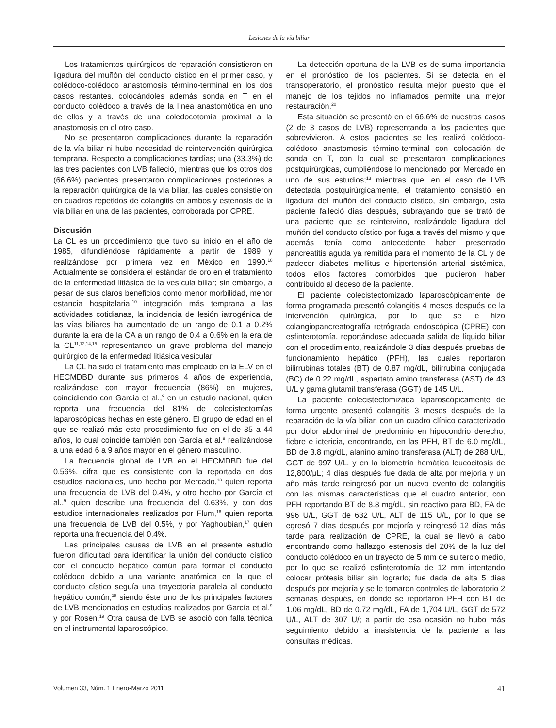Lesiones de la vía biliar
Los tratamientos quirúrgicos de reparación consistieron en ligadura del muñón del conducto cístico en el primer caso, y colédoco-colédoco anastomosis término-terminal en los dos casos restantes, colocándoles además sonda en T en el conducto colédoco a través de la línea anastomótica en uno de ellos y a través de una coledocotomía proximal a la anastomosis en el otro caso.
No se presentaron complicaciones durante la reparación de la vía biliar ni hubo necesidad de reintervención quirúrgica temprana. Respecto a complicaciones tardías; una (33.3%) de las tres pacientes con LVB falleció, mientras que los otros dos (66.6%) pacientes presentaron complicaciones posteriores a la reparación quirúrgica de la vía biliar, las cuales consistieron en cuadros repetidos de colangitis en ambos y estenosis de la vía biliar en una de las pacientes, corroborada por CPRE.
Discusión
La CL es un procedimiento que tuvo su inicio en el año de 1985, difundiéndose rápidamente a partir de 1989 y realizándose por primera vez en México en 1990.<sup>10</sup> Actualmente se considera el estándar de oro en el tratamiento de la enfermedad litiásica de la vesícula biliar; sin embargo, a pesar de sus claros beneficios como menor morbilidad, menor estancia hospitalaria,<sup>10</sup> integración más temprana a las actividades cotidianas, la incidencia de lesión iatrogénica de las vías biliares ha aumentado de un rango de 0.1 a 0.2% durante la era de la CA a un rango de 0.4 a 0.6% en la era de la CL<sup>11,12,14,15</sup> representando un grave problema del manejo quirúrgico de la enfermedad litiásica vesicular.
La CL ha sido el tratamiento más empleado en la ELV en el HECMDBD durante sus primeros 4 años de experiencia, realizándose con mayor frecuencia (86%) en mujeres, coincidiendo con García et al.,<sup>9</sup> en un estudio nacional, quien reporta una frecuencia del 81% de colecistectomías laparoscópicas hechas en este género. El grupo de edad en el que se realizó más este procedimiento fue en el de 35 a 44 años, lo cual coincide también con García et al.<sup>9</sup> realizándose a una edad 6 a 9 años mayor en el género masculino.
La frecuencia global de LVB en el HECMDBD fue del 0.56%, cifra que es consistente con la reportada en dos estudios nacionales, uno hecho por Mercado,<sup>13</sup> quien reporta una frecuencia de LVB del 0.4%, y otro hecho por García et al.,<sup>9</sup> quien describe una frecuencia del 0.63%, y con dos estudios internacionales realizados por Flum,<sup>16</sup> quien reporta una frecuencia de LVB del 0.5%, y por Yaghoubian,<sup>17</sup> quien reporta una frecuencia del 0.4%.
Las principales causas de LVB en el presente estudio fueron dificultad para identificar la unión del conducto cístico con el conducto hepático común para formar el conducto colédoco debido a una variante anatómica en la que el conducto cístico seguía una trayectoria paralela al conducto hepático común,<sup>18</sup> siendo éste uno de los principales factores de LVB mencionados en estudios realizados por García et al.<sup>9</sup> y por Rosen.<sup>19</sup> Otra causa de LVB se asoció con falla técnica en el instrumental laparoscópico.
La detección oportuna de la LVB es de suma importancia en el pronóstico de los pacientes. Si se detecta en el transoperatorio, el pronóstico resulta mejor puesto que el manejo de los tejidos no inflamados permite una mejor restauración.<sup>20</sup>
Esta situación se presentó en el 66.6% de nuestros casos (2 de 3 casos de LVB) representando a los pacientes que sobrevivieron. A estos pacientes se les realizó colédoco-colédoco anastomosis término-terminal con colocación de sonda en T, con lo cual se presentaron complicaciones postquirúrgicas, cumpliéndose lo mencionado por Mercado en uno de sus estudios;<sup>13</sup> mientras que, en el caso de LVB detectada postquirúrgicamente, el tratamiento consistió en ligadura del muñón del conducto cístico, sin embargo, esta paciente falleció días después, subrayando que se trató de una paciente que se reintervino, realizándole ligadura del muñón del conducto cístico por fuga a través del mismo y que además tenía como antecedente haber presentado pancreatitis aguda ya remitida para el momento de la CL y de padecer diabetes mellitus e hipertensión arterial sistémica, todos ellos factores comórbidos que pudieron haber contribuido al deceso de la paciente.
El paciente colecistectomizado laparoscópicamente de forma programada presentó colangitis 4 meses después de la intervención quirúrgica, por lo que se le hizo colangiopancreatografía retrógrada endoscópica (CPRE) con esfinterotomía, reportándose adecuada salida de líquido biliar con el procedimiento, realizándole 3 días después pruebas de funcionamiento hepático (PFH), las cuales reportaron bilirrubinas totales (BT) de 0.87 mg/dL, bilirrubina conjugada (BC) de 0.22 mg/dL, aspartato amino transferasa (AST) de 43 U/L y gama glutamil transferasa (GGT) de 145 U/L.
La paciente colecistectomizada laparoscópicamente de forma urgente presentó colangitis 3 meses después de la reparación de la vía biliar, con un cuadro clínico caracterizado por dolor abdominal de predominio en hipocondrio derecho, fiebre e ictericia, encontrando, en las PFH, BT de 6.0 mg/dL, BD de 3.8 mg/dL, alanino amino transferasa (ALT) de 288 U/L, GGT de 997 U/L, y en la biometría hemática leucocitosis de 12,800/μL; 4 días después fue dada de alta por mejoría y un año más tarde reingresó por un nuevo evento de colangitis con las mismas características que el cuadro anterior, con PFH reportando BT de 8.8 mg/dL, sin reactivo para BD, FA de 996 U/L, GGT de 632 U/L, ALT de 115 U/L, por lo que se egresó 7 días después por mejoría y reingresó 12 días más tarde para realización de CPRE, la cual se llevó a cabo encontrando como hallazgo estenosis del 20% de la luz del conducto colédoco en un trayecto de 5 mm de su tercio medio, por lo que se realizó esfinterotomía de 12 mm intentando colocar prótesis biliar sin lograrlo; fue dada de alta 5 días después por mejoría y se le tomaron controles de laboratorio 2 semanas después, en donde se reportaron PFH con BT de 1.06 mg/dL, BD de 0.72 mg/dL, FA de 1,704 U/L, GGT de 572 U/L, ALT de 307 U/; a partir de esa ocasión no hubo más seguimiento debido a inasistencia de la paciente a las consultas médicas.
Volumen 33, Núm. 1 Enero-Marzo 2011 41